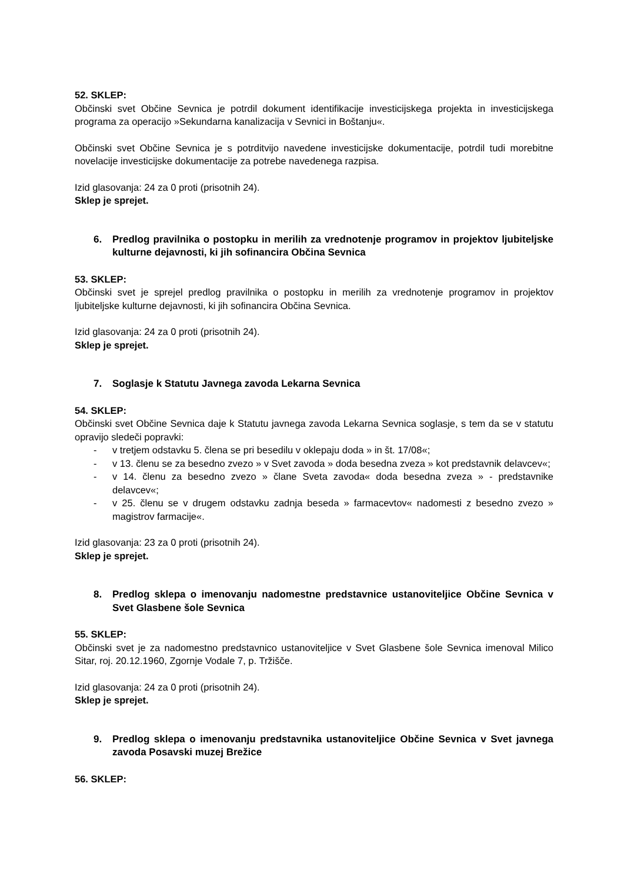52. SKLEP:
Občinski svet Občine Sevnica je potrdil dokument identifikacije investicijskega projekta in investicijskega programa za operacijo »Sekundarna kanalizacija v Sevnici in Boštanju«.
Občinski svet Občine Sevnica je s potrditvijo navedene investicijske dokumentacije, potrdil tudi morebitne novelacije investicijske dokumentacije za potrebe navedenega razpisa.
Izid glasovanja: 24 za 0 proti (prisotnih 24).
Sklep je sprejet.
6. Predlog pravilnika o postopku in merilih za vrednotenje programov in projektov ljubiteljske kulturne dejavnosti, ki jih sofinancira Občina Sevnica
53. SKLEP:
Občinski svet je sprejel predlog pravilnika o postopku in merilih za vrednotenje programov in projektov ljubiteljske kulturne dejavnosti, ki jih sofinancira Občina Sevnica.
Izid glasovanja: 24 za 0 proti (prisotnih 24).
Sklep je sprejet.
7. Soglasje k Statutu Javnega zavoda Lekarna Sevnica
54. SKLEP:
Občinski svet Občine Sevnica daje k Statutu javnega zavoda Lekarna Sevnica soglasje, s tem da se v statutu opravijo sledeči popravki:
- v tretjem odstavku 5. člena se pri besedilu v oklepaju doda » in št. 17/08«;
- v 13. členu se za besedno zvezo » v Svet zavoda » doda besedna zveza » kot predstavnik delavcev«;
- v 14. členu za besedno zvezo » člane Sveta zavoda« doda besedna zveza » - predstavnike delavcev«;
- v 25. členu se v drugem odstavku zadnja beseda » farmacevtov« nadomesti z besedno zvezo » magistrov farmacije«.
Izid glasovanja: 23 za 0 proti (prisotnih 24).
Sklep je sprejet.
8. Predlog sklepa o imenovanju nadomestne predstavnice ustanoviteljice Občine Sevnica v Svet Glasbene šole Sevnica
55. SKLEP:
Občinski svet je za nadomestno predstavnico ustanoviteljice v Svet Glasbene šole Sevnica imenoval Milico Sitar, roj. 20.12.1960, Zgornje Vodale 7, p. Tržišče.
Izid glasovanja: 24 za 0 proti (prisotnih 24).
Sklep je sprejet.
9. Predlog sklepa o imenovanju predstavnika ustanoviteljice Občine Sevnica v Svet javnega zavoda Posavski muzej Brežice
56. SKLEP: